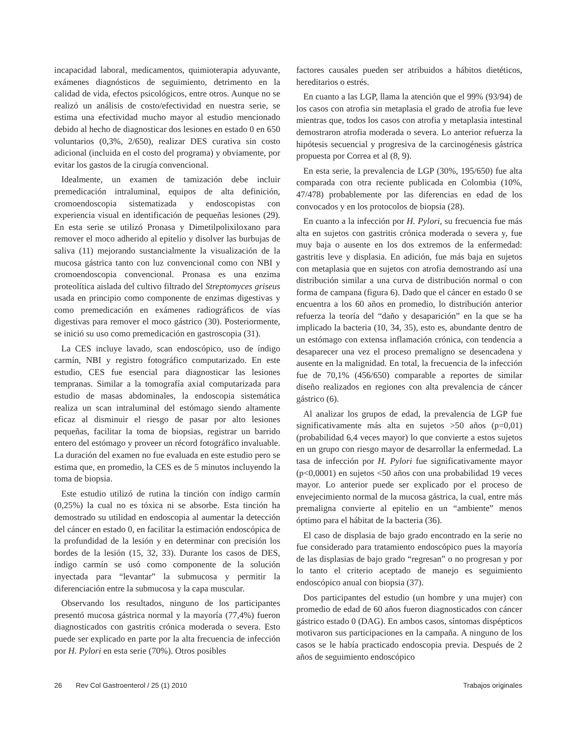incapacidad laboral, medicamentos, quimioterapia adyuvante, exámenes diagnósticos de seguimiento, detrimento en la calidad de vida, efectos psicológicos, entre otros. Aunque no se realizó un análisis de costo/efectividad en nuestra serie, se estima una efectividad mucho mayor al estudio mencionado debido al hecho de diagnosticar dos lesiones en estado 0 en 650 voluntarios (0,3%, 2/650), realizar DES curativa sin costo adicional (incluida en el costo del programa) y obviamente, por evitar los gastos de la cirugía convencional.
Idealmente, un examen de tamización debe incluir premedicación intraluminal, equipos de alta definición, cromoendoscopia sistematizada y endoscopistas con experiencia visual en identificación de pequeñas lesiones (29). En esta serie se utilizó Pronasa y Dimetilpolixiloxano para remover el moco adherido al epitelio y disolver las burbujas de saliva (11) mejorando sustancialmente la visualización de la mucosa gástrica tanto con luz convencional como con NBI y cromoendoscopia convencional. Pronasa es una enzima proteolítica aislada del cultivo filtrado del Streptomyces griseus usada en principio como componente de enzimas digestivas y como premedicación en exámenes radiográficos de vías digestivas para remover el moco gástrico (30). Posteriormente, se inició su uso como premedicación en gastroscopia (31).
La CES incluye lavado, scan endoscópico, uso de índigo carmín, NBI y registro fotográfico computarizado. En este estudio, CES fue esencial para diagnosticar las lesiones tempranas. Similar a la tomografía axial computarizada para estudio de masas abdominales, la endoscopia sistemática realiza un scan intraluminal del estómago siendo altamente eficaz al disminuir el riesgo de pasar por alto lesiones pequeñas, facilitar la toma de biopsias, registrar un barrido entero del estómago y proveer un récord fotográfico invaluable. La duración del examen no fue evaluada en este estudio pero se estima que, en promedio, la CES es de 5 minutos incluyendo la toma de biopsia.
Este estudio utilizó de rutina la tinción con índigo carmín (0,25%) la cual no es tóxica ni se absorbe. Esta tinción ha demostrado su utilidad en endoscopia al aumentar la detección del cáncer en estado 0, en facilitar la estimación endoscópica de la profundidad de la lesión y en determinar con precisión los bordes de la lesión (15, 32, 33). Durante los casos de DES, índigo carmín se usó como componente de la solución inyectada para “levantar” la submucosa y permitir la diferenciación entre la submucosa y la capa muscular.
Observando los resultados, ninguno de los participantes presentó mucosa gástrica normal y la mayoría (77,4%) fueron diagnosticados con gastritis crónica moderada o severa. Esto puede ser explicado en parte por la alta frecuencia de infección por H. Pylori en esta serie (70%). Otros posibles
factores causales pueden ser atribuidos a hábitos dietéticos, hereditarios o estrés.
En cuanto a las LGP, llama la atención que el 99% (93/94) de los casos con atrofia sin metaplasia el grado de atrofia fue leve mientras que, todos los casos con atrofia y metaplasia intestinal demostraron atrofia moderada o severa. Lo anterior refuerza la hipótesis secuencial y progresiva de la carcinogénesis gástrica propuesta por Correa et al (8, 9).
En esta serie, la prevalencia de LGP (30%, 195/650) fue alta comparada con otra reciente publicada en Colombia (10%, 47/478) probablemente por las diferencias en edad de los convocados y en los protocolos de biopsia (28).
En cuanto a la infección por H. Pylori, su frecuencia fue más alta en sujetos con gastritis crónica moderada o severa y, fue muy baja o ausente en los dos extremos de la enfermedad: gastritis leve y displasia. En adición, fue más baja en sujetos con metaplasia que en sujetos con atrofia demostrando así una distribución similar a una curva de distribución normal o con forma de campana (figura 6). Dado que el cáncer en estado 0 se encuentra a los 60 años en promedio, lo distribución anterior refuerza la teoría del “daño y desaparición” en la que se ha implicado la bacteria (10, 34, 35), esto es, abundante dentro de un estómago con extensa inflamación crónica, con tendencia a desaparecer una vez el proceso premaligno se desencadena y ausente en la malignidad. En total, la frecuencia de la infección fue de 70,1% (456/650) comparable a reportes de similar diseño realizados en regiones con alta prevalencia de cáncer gástrico (6).
Al analizar los grupos de edad, la prevalencia de LGP fue significativamente más alta en sujetos >50 años (p=0,01) (probabilidad 6,4 veces mayor) lo que convierte a estos sujetos en un grupo con riesgo mayor de desarrollar la enfermedad. La tasa de infección por H. Pylori fue significativamente mayor (p<0,0001) en sujetos <50 años con una probabilidad 19 veces mayor. Lo anterior puede ser explicado por el proceso de envejecimiento normal de la mucosa gástrica, la cual, entre más premaligna convierte al epitelio en un “ambiente” menos óptimo para el hábitat de la bacteria (36).
El caso de displasia de bajo grado encontrado en la serie no fue considerado para tratamiento endoscópico pues la mayoría de las displasias de bajo grado “regresan” o no progresan y por lo tanto el criterio aceptado de manejo es seguimiento endoscópico anual con biopsia (37).
Dos participantes del estudio (un hombre y una mujer) con promedio de edad de 60 años fueron diagnosticados con cáncer gástrico estado 0 (DAG). En ambos casos, síntomas dispépticos motivaron sus participaciones en la campaña. A ninguno de los casos se le había practicado endoscopia previa. Después de 2 años de seguimiento endoscópico
26 Rev Col Gastroenterol / 25 (1) 2010 Trabajos originales